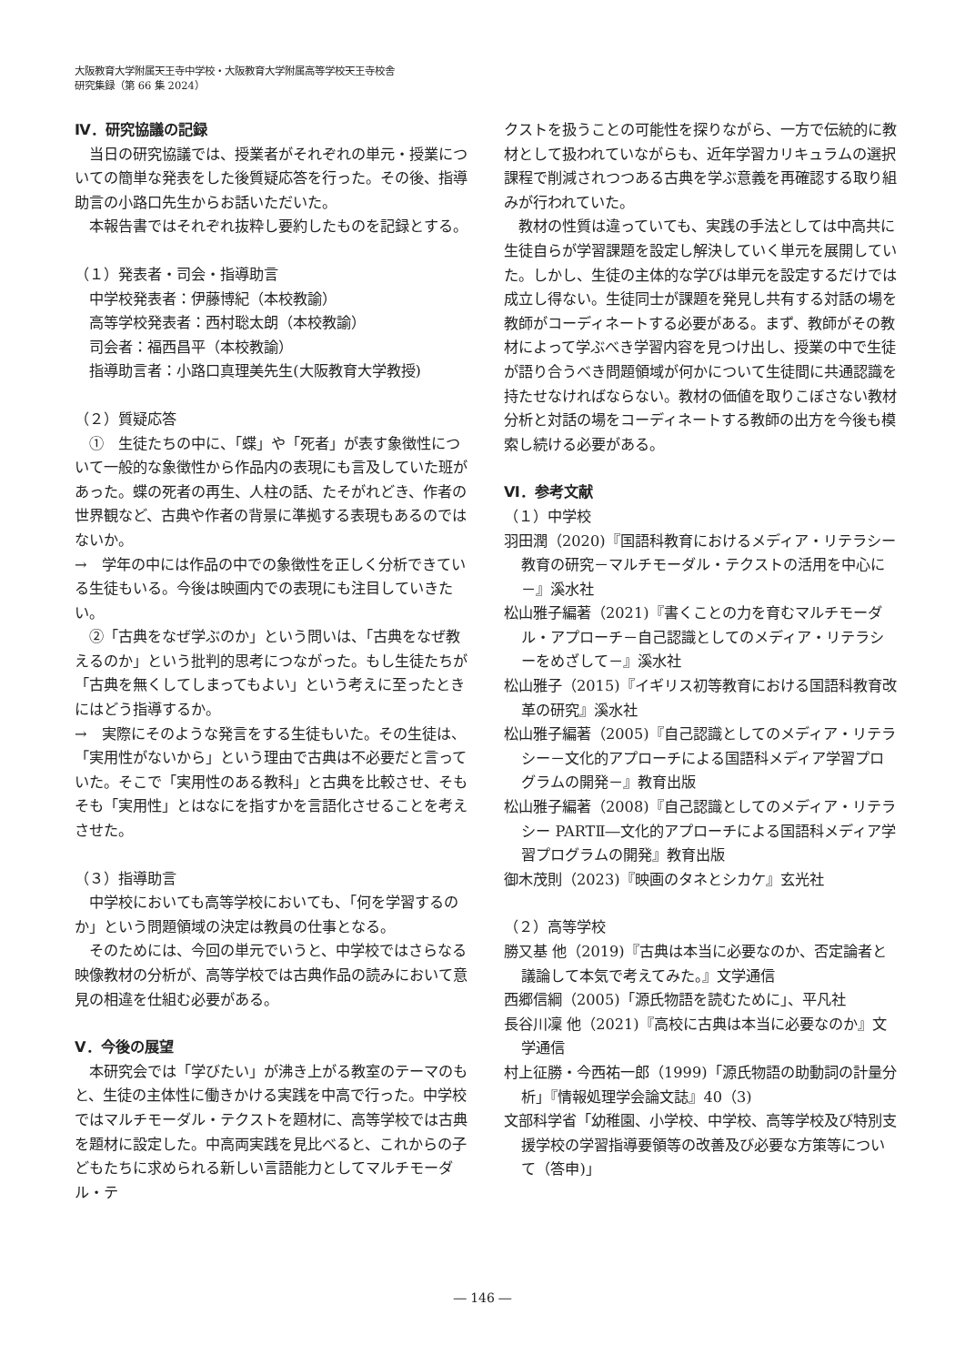大阪教育大学附属天王寺中学校・大阪教育大学附属高等学校天王寺校舎
研究集録（第 66 集 2024）
Ⅳ．研究協議の記録
当日の研究協議では、授業者がそれぞれの単元・授業についての簡単な発表をした後質疑応答を行った。その後、指導助言の小路口先生からお話いただいた。
本報告書ではそれぞれ抜粋し要約したものを記録とする。
（１）発表者・司会・指導助言
中学校発表者：伊藤博紀（本校教諭）
高等学校発表者：西村聡太朗（本校教諭）
司会者：福西昌平（本校教諭）
指導助言者：小路口真理美先生(大阪教育大学教授)
（２）質疑応答
①　生徒たちの中に、「蝶」や「死者」が表す象徴性について一般的な象徴性から作品内の表現にも言及していた班があった。蝶の死者の再生、人柱の話、たそがれどき、作者の世界観など、古典や作者の背景に準拠する表現もあるのではないか。
→　学年の中には作品の中での象徴性を正しく分析できている生徒もいる。今後は映画内での表現にも注目していきたい。
②「古典をなぜ学ぶのか」という問いは、「古典をなぜ教えるのか」という批判的思考につながった。もし生徒たちが「古典を無くしてしまってもよい」という考えに至ったときにはどう指導するか。
→　実際にそのような発言をする生徒もいた。その生徒は、「実用性がないから」という理由で古典は不必要だと言っていた。そこで「実用性のある教科」と古典を比較させ、そもそも「実用性」とはなにを指すかを言語化させることを考えさせた。
（３）指導助言
中学校においても高等学校においても、「何を学習するのか」という問題領域の決定は教員の仕事となる。
そのためには、今回の単元でいうと、中学校ではさらなる映像教材の分析が、高等学校では古典作品の読みにおいて意見の相違を仕組む必要がある。
Ⅴ．今後の展望
本研究会では「学びたい」が沸き上がる教室のテーマのもと、生徒の主体性に働きかける実践を中高で行った。中学校ではマルチモーダル・テクストを題材に、高等学校では古典を題材に設定した。中高両実践を見比べると、これからの子どもたちに求められる新しい言語能力としてマルチモーダル・テ
クストを扱うことの可能性を探りながら、一方で伝統的に教材として扱われていながらも、近年学習カリキュラムの選択課程で削減されつつある古典を学ぶ意義を再確認する取り組みが行われていた。
教材の性質は違っていても、実践の手法としては中高共に生徒自らが学習課題を設定し解決していく単元を展開していた。しかし、生徒の主体的な学びは単元を設定するだけでは成立し得ない。生徒同士が課題を発見し共有する対話の場を教師がコーディネートする必要がある。まず、教師がその教材によって学ぶべき学習内容を見つけ出し、授業の中で生徒が語り合うべき問題領域が何かについて生徒間に共通認識を持たせなければならない。教材の価値を取りこぼさない教材分析と対話の場をコーディネートする教師の出方を今後も模索し続ける必要がある。
Ⅵ．参考文献
（１）中学校
羽田潤（2020)『国語科教育におけるメディア・リテラシー教育の研究－マルチモーダル・テクストの活用を中心に－』溪水社
松山雅子編著（2021)『書くことの力を育むマルチモーダル・アプローチ－自己認識としてのメディア・リテラシーをめざして－』溪水社
松山雅子（2015)『イギリス初等教育における国語科教育改革の研究』溪水社
松山雅子編著（2005)『自己認識としてのメディア・リテラシー－文化的アプローチによる国語科メディア学習プログラムの開発－』教育出版
松山雅子編著（2008)『自己認識としてのメディア・リテラシー PARTⅡ―文化的アプローチによる国語科メディア学習プログラムの開発』教育出版
御木茂則（2023)『映画のタネとシカケ』玄光社
（２）高等学校
勝又基 他（2019)『古典は本当に必要なのか、否定論者と議論して本気で考えてみた。』文学通信
西郷信綱（2005)「源氏物語を読むために」、平凡社
長谷川凜 他（2021)『高校に古典は本当に必要なのか』文学通信
村上征勝・今西祐一郎（1999)「源氏物語の助動詞の計量分析」『情報処理学会論文誌』40（3)
文部科学省「幼稚園、小学校、中学校、高等学校及び特別支援学校の学習指導要領等の改善及び必要な方策等について（答申)」
― 146 ―